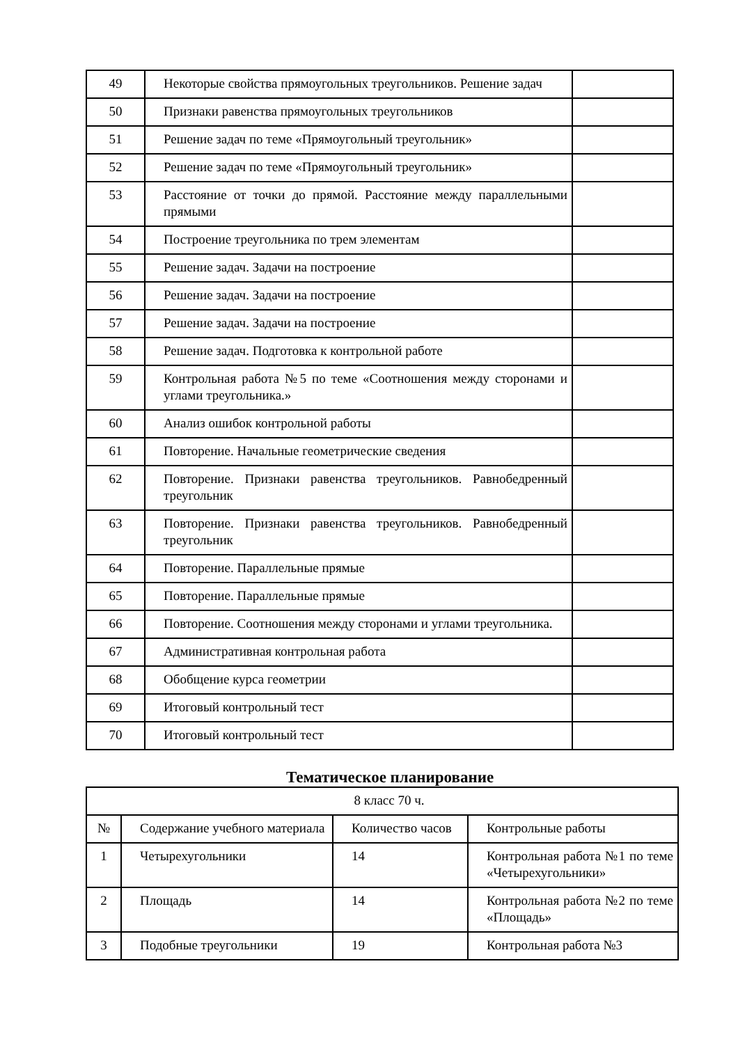| 49 | Некоторые свойства прямоугольных треугольников. Решение задач | |
| 50 | Признаки равенства прямоугольных треугольников | |
| 51 | Решение задач по теме «Прямоугольный треугольник» | |
| 52 | Решение задач по теме «Прямоугольный треугольник» | |
| 53 | Расстояние от точки до прямой. Расстояние между параллельными прямыми | |
| 54 | Построение треугольника по трем элементам | |
| 55 | Решение задач. Задачи на построение | |
| 56 | Решение задач. Задачи на построение | |
| 57 | Решение задач. Задачи на построение | |
| 58 | Решение задач. Подготовка к контрольной работе | |
| 59 | Контрольная работа №5 по теме «Соотношения между сторонами и углами треугольника.» | |
| 60 | Анализ ошибок контрольной работы | |
| 61 | Повторение. Начальные геометрические сведения | |
| 62 | Повторение. Признаки равенства треугольников. Равнобедренный треугольник | |
| 63 | Повторение. Признаки равенства треугольников. Равнобедренный треугольник | |
| 64 | Повторение. Параллельные прямые | |
| 65 | Повторение. Параллельные прямые | |
| 66 | Повторение. Соотношения между сторонами и углами треугольника. | |
| 67 | Административная контрольная работа | |
| 68 | Обобщение курса геометрии | |
| 69 | Итоговый контрольный тест | |
| 70 | Итоговый контрольный тест | |
Тематическое планирование
| 8 класс 70 ч. | | | |
| № | Содержание учебного материала | Количество часов | Контрольные работы |
| 1 | Четырехугольники | 14 | Контрольная работа №1 по теме «Четырехугольники» |
| 2 | Площадь | 14 | Контрольная работа №2 по теме «Площадь» |
| 3 | Подобные треугольники | 19 | Контрольная работа №3 |